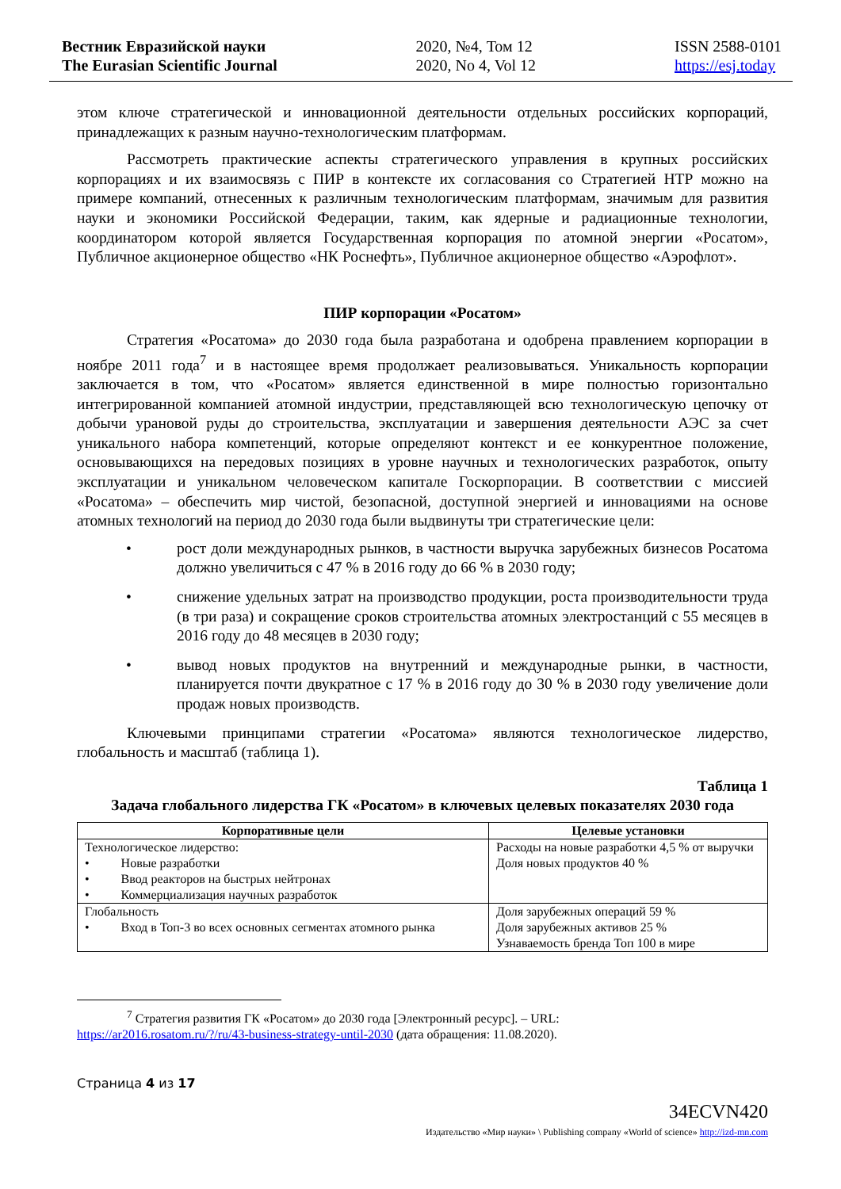Вестник Евразийской науки
The Eurasian Scientific Journal
2020, №4, Том 12
2020, No 4, Vol 12
ISSN 2588-0101
https://esj.today
этом ключе стратегической и инновационной деятельности отдельных российских корпораций, принадлежащих к разным научно-технологическим платформам.
Рассмотреть практические аспекты стратегического управления в крупных российских корпорациях и их взаимосвязь с ПИР в контексте их согласования со Стратегией НТР можно на примере компаний, отнесенных к различным технологическим платформам, значимым для развития науки и экономики Российской Федерации, таким, как ядерные и радиационные технологии, координатором которой является Государственная корпорация по атомной энергии «Росатом», Публичное акционерное общество «НК Роснефть», Публичное акционерное общество «Аэрофлот».
ПИР корпорации «Росатом»
Стратегия «Росатома» до 2030 года была разработана и одобрена правлением корпорации в ноябре 2011 года<sup>7</sup> и в настоящее время продолжает реализовываться. Уникальность корпорации заключается в том, что «Росатом» является единственной в мире полностью горизонтально интегрированной компанией атомной индустрии, представляющей всю технологическую цепочку от добычи урановой руды до строительства, эксплуатации и завершения деятельности АЭС за счет уникального набора компетенций, которые определяют контекст и ее конкурентное положение, основывающихся на передовых позициях в уровне научных и технологических разработок, опыту эксплуатации и уникальном человеческом капитале Госкорпорации. В соответствии с миссией «Росатома» – обеспечить мир чистой, безопасной, доступной энергией и инновациями на основе атомных технологий на период до 2030 года были выдвинуты три стратегические цели:
• рост доли международных рынков, в частности выручка зарубежных бизнесов Росатома должно увеличиться с 47 % в 2016 году до 66 % в 2030 году;
• снижение удельных затрат на производство продукции, роста производительности труда (в три раза) и сокращение сроков строительства атомных электростанций с 55 месяцев в 2016 году до 48 месяцев в 2030 году;
• вывод новых продуктов на внутренний и международные рынки, в частности, планируется почти двукратное с 17 % в 2016 году до 30 % в 2030 году увеличение доли продаж новых производств.
Ключевыми принципами стратегии «Росатома» являются технологическое лидерство, глобальность и масштаб (таблица 1).
Таблица 1
Задача глобального лидерства ГК «Росатом» в ключевых целевых показателях 2030 года
| Корпоративные цели | Целевые установки |
| --- | --- |
| Технологическое лидерство: • Новые разработки • Ввод реакторов на быстрых нейтронах • Коммерциализация научных разработок | Расходы на новые разработки 4,5 % от выручки Доля новых продуктов 40 % |
| Глобальность • Вход в Топ-3 во всех основных сегментах атомного рынка | Доля зарубежных операций 59 % Доля зарубежных активов 25 % Узнаваемость бренда Топ 100 в мире |
<sup>7</sup> Стратегия развития ГК «Росатом» до 2030 года [Электронный ресурс]. – URL:
https://ar2016.rosatom.ru/?/ru/43-business-strategy-until-2030 (дата обращения: 11.08.2020).
Страница 4 из 17
34ECVN420
Издательство «Мир науки» \ Publishing company «World of science» http://izd-mn.com